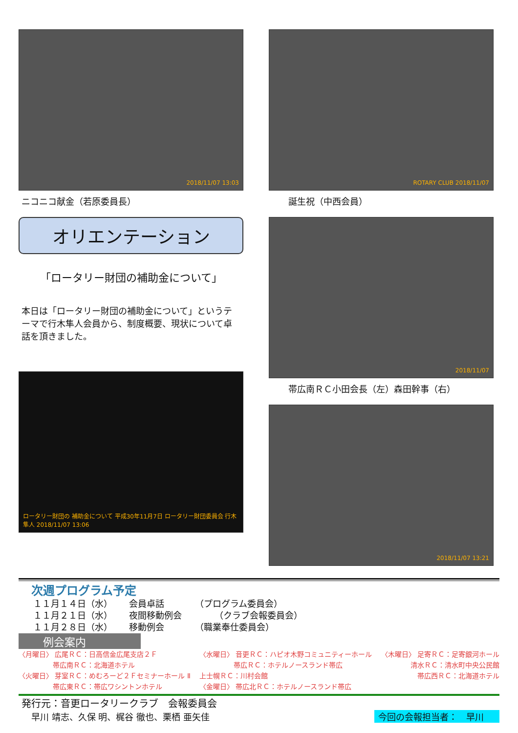2018/11/07 13:03
ニコニコ献金（若原委員長）
オリエンテーション
「ロータリー財団の補助金について」
本日は「ロータリー財団の補助金について」というテーマで行木隼人会員から、制度概要、現状について卓話を頂きました。
ロータリー財団の 補助金について 平成30年11月7日 ロータリー財団委員会 行木 隼人 2018/11/07 13:06
ROTARY CLUB 2018/11/07
誕生祝（中西会員）
2018/11/07
帯広南ＲＣ小田会長（左）森田幹事（右）
2018/11/07 13:21
次週プログラム予定
１１月１４日（水） 会員卓話 （プログラム委員会）
１１月２１日（水） 夜間移動例会 （クラブ会報委員会）
１１月２８日（水） 移動例会 （職業奉仕委員会）
例会案内
〈月曜日〉 広尾ＲＣ：日高信金広尾支店２Ｆ
　　　　　帯広南ＲＣ：北海道ホテル
〈火曜日〉 芽室ＲＣ：めむろーど２Ｆセミナーホール Ⅱ
　　　　　帯広東ＲＣ：帯広ワシントンホテル
〈水曜日〉 音更ＲＣ：ハピオ木野コミュニティーホール
　　　　　帯広ＲＣ：ホテルノースランド帯広
上士幌ＲＣ：川村会館
〈金曜日〉 帯広北ＲＣ：ホテルノースランド帯広
〈木曜日〉 足寄ＲＣ：足寄銀河ホール
清水ＲＣ：清水町中央公民館
帯広西ＲＣ：北海道ホテル
発行元：音更ロータリークラブ　会報委員会
早川 靖志、久保 明、梶谷 徹也、栗栖 亜矢佳 今回の会報担当者：　早川